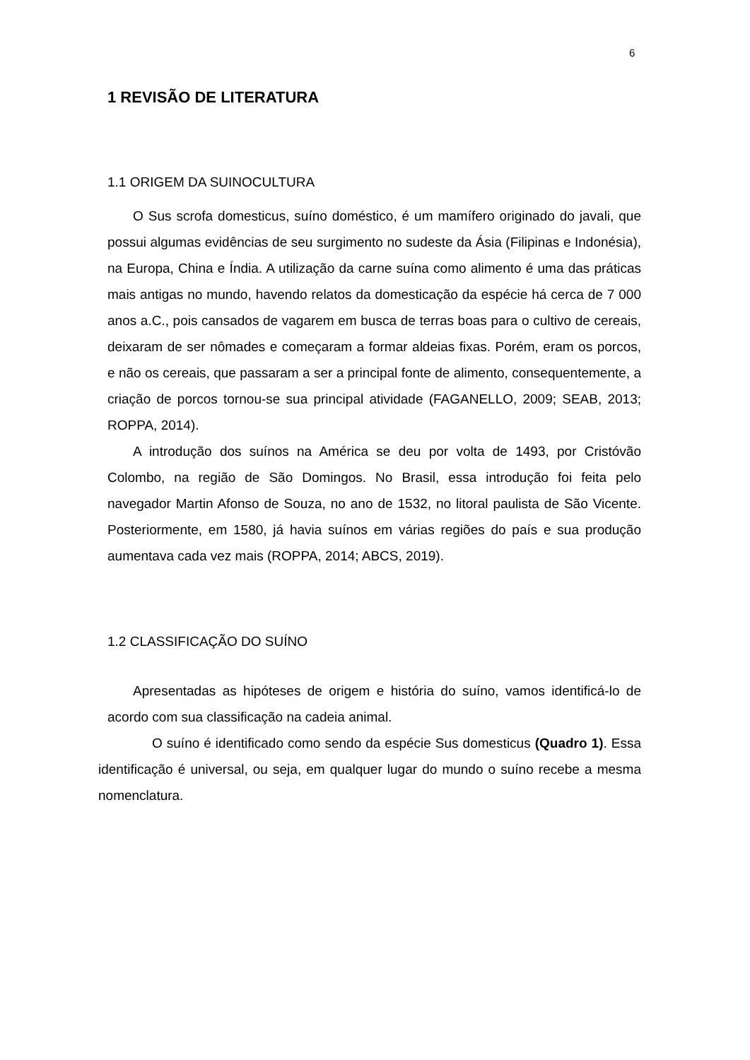6
1 REVISÃO DE LITERATURA
1.1 ORIGEM DA SUINOCULTURA
O Sus scrofa domesticus, suíno doméstico, é um mamífero originado do javali, que possui algumas evidências de seu surgimento no sudeste da Ásia (Filipinas e Indonésia), na Europa, China e Índia. A utilização da carne suína como alimento é uma das práticas mais antigas no mundo, havendo relatos da domesticação da espécie há cerca de 7 000 anos a.C., pois cansados de vagarem em busca de terras boas para o cultivo de cereais, deixaram de ser nômades e começaram a formar aldeias fixas. Porém, eram os porcos, e não os cereais, que passaram a ser a principal fonte de alimento, consequentemente, a criação de porcos tornou-se sua principal atividade (FAGANELLO, 2009; SEAB, 2013; ROPPA, 2014).
A introdução dos suínos na América se deu por volta de 1493, por Cristóvão Colombo, na região de São Domingos. No Brasil, essa introdução foi feita pelo navegador Martin Afonso de Souza, no ano de 1532, no litoral paulista de São Vicente. Posteriormente, em 1580, já havia suínos em várias regiões do país e sua produção aumentava cada vez mais (ROPPA, 2014; ABCS, 2019).
1.2 CLASSIFICAÇÃO DO SUÍNO
Apresentadas as hipóteses de origem e história do suíno, vamos identificá-lo de acordo com sua classificação na cadeia animal.
O suíno é identificado como sendo da espécie Sus domesticus (Quadro 1). Essa identificação é universal, ou seja, em qualquer lugar do mundo o suíno recebe a mesma nomenclatura.